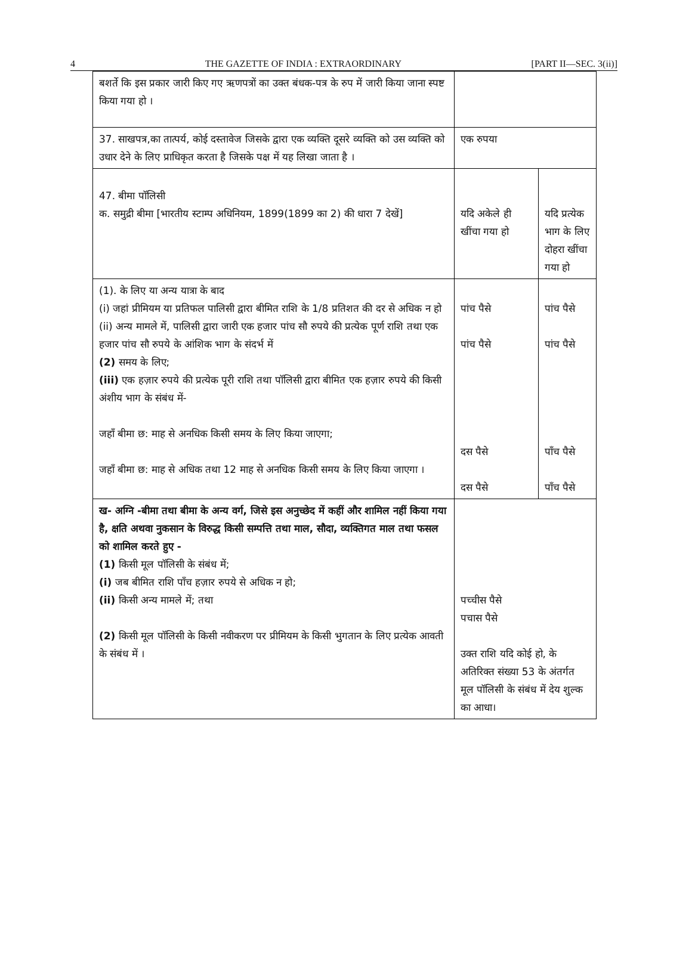4 THE GAZETTE OF INDIA : EXTRAORDINARY [PART II—SEC. 3(ii)]
| बशर्ते कि इस प्रकार जारी किए गए ऋणपत्रों का उक्त बंधक-पत्र के रुप में जारी किया जाना स्पष्ट किया गया हो । | | |
| 37. साखपत्र,का तात्पर्य, कोई दस्तावेज जिसके द्वारा एक व्यक्ति दूसरे व्यक्ति को उस व्यक्ति को उधार देने के लिए प्राधिकृत करता है जिसके पक्ष में यह लिखा जाता है । | एक रुपया | |
| 47. बीमा पॉलिसी क. समुद्री बीमा [भारतीय स्टाम्प अधिनियम, 1899(1899 का 2) की धारा 7 देखें] | यदि अकेले ही खींचा गया हो | यदि प्रत्येक भाग के लिए दोहरा खींचा गया हो |
| (1). के लिए या अन्य यात्रा के बाद (i) जहां प्रीमियम या प्रतिफल पालिसी द्वारा बीमित राशि के 1/8 प्रतिशत की दर से अधिक न हो (ii) अन्य मामले में, पालिसी द्वारा जारी एक हजार पांच सौ रुपये की प्रत्येक पूर्ण राशि तथा एक हजार पांच सौ रुपये के आंशिक भाग के संदर्भ में (2) समय के लिए; (iii) एक हज़ार रुपये की प्रत्येक पूरी राशि तथा पॉलिसी द्वारा बीमित एक हज़ार रुपये की किसी अंशीय भाग के संबंध में- जहाँ बीमा छ: माह से अनधिक किसी समय के लिए किया जाएगा; जहाँ बीमा छ: माह से अधिक तथा 12 माह से अनधिक किसी समय के लिए किया जाएगा । | पांच पैसे पांच पैसे दस पैसे दस पैसे | पांच पैसे पांच पैसे पाँच पैसे पाँच पैसे |
| ख- अग्नि -बीमा तथा बीमा के अन्य वर्ग, जिसे इस अनुच्छेद में कहीं और शामिल नहीं किया गया है, क्षति अथवा नुकसान के विरुद्ध किसी सम्पत्ति तथा माल, सौदा, व्यक्तिगत माल तथा फसल को शामिल करते हुए - (1) किसी मूल पॉलिसी के संबंध में; (i) जब बीमित राशि पाँच हज़ार रुपये से अधिक न हो; (ii) किसी अन्य मामले में; तथा (2) किसी मूल पॉलिसी के किसी नवीकरण पर प्रीमियम के किसी भुगतान के लिए प्रत्येक आवती के संबंध में । | पच्चीस पैसे पचास पैसे उक्त राशि यदि कोई हो, के अतिरिक्त संख्या 53 के अंतर्गत मूल पॉलिसी के संबंध में देय शुल्क का आधा। | |